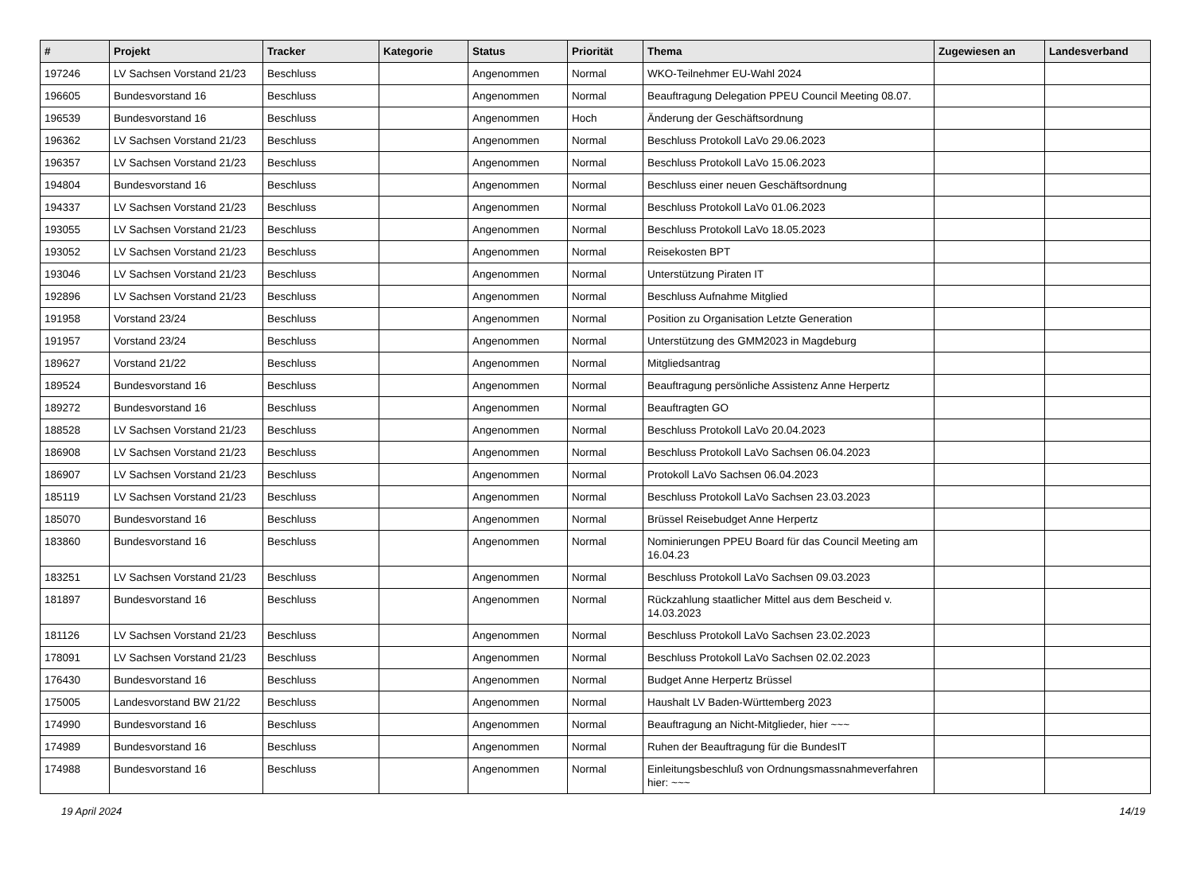| # | Projekt | Tracker | Kategorie | Status | Priorität | Thema | Zugewiesen an | Landesverband |
| --- | --- | --- | --- | --- | --- | --- | --- | --- |
| 197246 | LV Sachsen Vorstand 21/23 | Beschluss | | Angenommen | Normal | WKO-Teilnehmer EU-Wahl 2024 | | |
| 196605 | Bundesvorstand 16 | Beschluss | | Angenommen | Normal | Beauftragung Delegation PPEU Council Meeting 08.07. | | |
| 196539 | Bundesvorstand 16 | Beschluss | | Angenommen | Hoch | Änderung der Geschäftsordnung | | |
| 196362 | LV Sachsen Vorstand 21/23 | Beschluss | | Angenommen | Normal | Beschluss Protokoll LaVo 29.06.2023 | | |
| 196357 | LV Sachsen Vorstand 21/23 | Beschluss | | Angenommen | Normal | Beschluss Protokoll LaVo 15.06.2023 | | |
| 194804 | Bundesvorstand 16 | Beschluss | | Angenommen | Normal | Beschluss einer neuen Geschäftsordnung | | |
| 194337 | LV Sachsen Vorstand 21/23 | Beschluss | | Angenommen | Normal | Beschluss Protokoll LaVo 01.06.2023 | | |
| 193055 | LV Sachsen Vorstand 21/23 | Beschluss | | Angenommen | Normal | Beschluss Protokoll LaVo 18.05.2023 | | |
| 193052 | LV Sachsen Vorstand 21/23 | Beschluss | | Angenommen | Normal | Reisekosten BPT | | |
| 193046 | LV Sachsen Vorstand 21/23 | Beschluss | | Angenommen | Normal | Unterstützung Piraten IT | | |
| 192896 | LV Sachsen Vorstand 21/23 | Beschluss | | Angenommen | Normal | Beschluss Aufnahme Mitglied | | |
| 191958 | Vorstand 23/24 | Beschluss | | Angenommen | Normal | Position zu Organisation Letzte Generation | | |
| 191957 | Vorstand 23/24 | Beschluss | | Angenommen | Normal | Unterstützung des GMM2023 in Magdeburg | | |
| 189627 | Vorstand 21/22 | Beschluss | | Angenommen | Normal | Mitgliedsantrag | | |
| 189524 | Bundesvorstand 16 | Beschluss | | Angenommen | Normal | Beauftragung persönliche Assistenz Anne Herpertz | | |
| 189272 | Bundesvorstand 16 | Beschluss | | Angenommen | Normal | Beauftragten GO | | |
| 188528 | LV Sachsen Vorstand 21/23 | Beschluss | | Angenommen | Normal | Beschluss Protokoll LaVo 20.04.2023 | | |
| 186908 | LV Sachsen Vorstand 21/23 | Beschluss | | Angenommen | Normal | Beschluss Protokoll LaVo Sachsen 06.04.2023 | | |
| 186907 | LV Sachsen Vorstand 21/23 | Beschluss | | Angenommen | Normal | Protokoll LaVo Sachsen 06.04.2023 | | |
| 185119 | LV Sachsen Vorstand 21/23 | Beschluss | | Angenommen | Normal | Beschluss Protokoll LaVo Sachsen 23.03.2023 | | |
| 185070 | Bundesvorstand 16 | Beschluss | | Angenommen | Normal | Brüssel Reisebudget Anne Herpertz | | |
| 183860 | Bundesvorstand 16 | Beschluss | | Angenommen | Normal | Nominierungen PPEU Board für das Council Meeting am 16.04.23 | | |
| 183251 | LV Sachsen Vorstand 21/23 | Beschluss | | Angenommen | Normal | Beschluss Protokoll LaVo Sachsen 09.03.2023 | | |
| 181897 | Bundesvorstand 16 | Beschluss | | Angenommen | Normal | Rückzahlung staatlicher Mittel aus dem Bescheid v. 14.03.2023 | | |
| 181126 | LV Sachsen Vorstand 21/23 | Beschluss | | Angenommen | Normal | Beschluss Protokoll LaVo Sachsen 23.02.2023 | | |
| 178091 | LV Sachsen Vorstand 21/23 | Beschluss | | Angenommen | Normal | Beschluss Protokoll LaVo Sachsen 02.02.2023 | | |
| 176430 | Bundesvorstand 16 | Beschluss | | Angenommen | Normal | Budget Anne Herpertz Brüssel | | |
| 175005 | Landesvorstand BW 21/22 | Beschluss | | Angenommen | Normal | Haushalt LV Baden-Württemberg 2023 | | |
| 174990 | Bundesvorstand 16 | Beschluss | | Angenommen | Normal | Beauftragung an Nicht-Mitglieder, hier ~~~ | | |
| 174989 | Bundesvorstand 16 | Beschluss | | Angenommen | Normal | Ruhen der Beauftragung für die BundesIT | | |
| 174988 | Bundesvorstand 16 | Beschluss | | Angenommen | Normal | Einleitungsbeschluß von Ordnungsmassnahmeverfahren hier: ~~~ | | |
19 April 2024 14/19